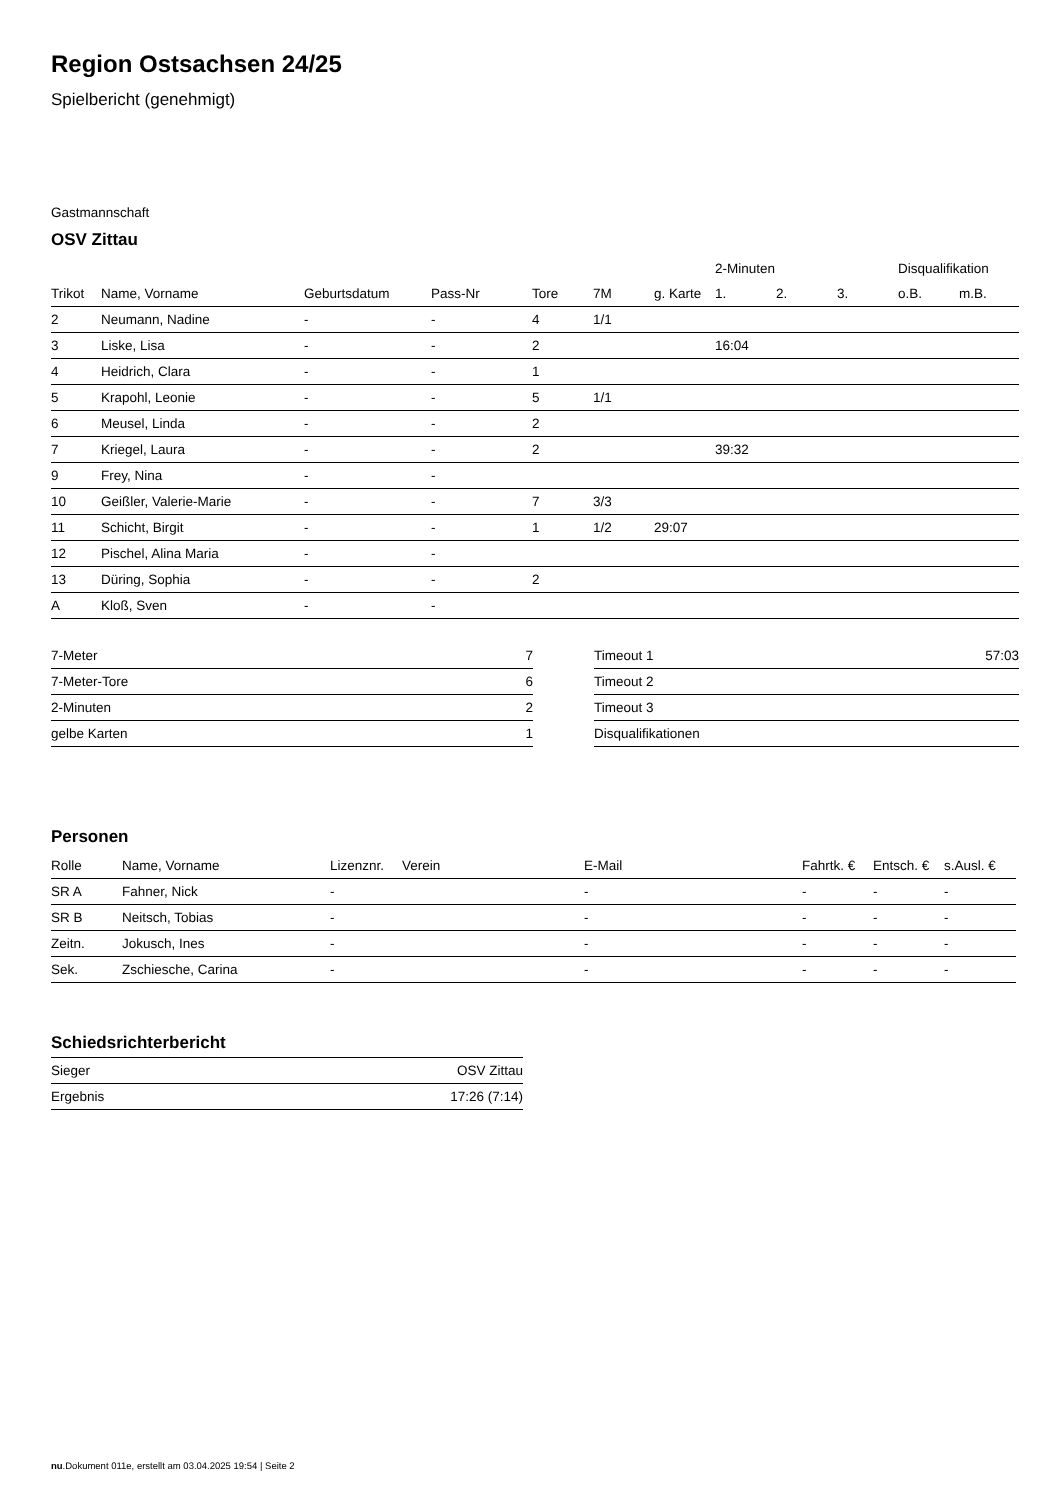Region Ostsachsen 24/25
Spielbericht (genehmigt)
Gastmannschaft
OSV Zittau
| | | | | | | | 2-Minuten | | | Disqualifikation | |
| --- | --- | --- | --- | --- | --- | --- | --- | --- | --- | --- | --- |
| Trikot | Name, Vorname | Geburtsdatum | Pass-Nr | Tore | 7M | g. Karte | 1. | 2. | 3. | o.B. | m.B. |
| 2 | Neumann, Nadine | - | - | 4 | 1/1 | | | | | | |
| 3 | Liske, Lisa | - | - | 2 | | | 16:04 | | | | |
| 4 | Heidrich, Clara | - | - | 1 | | | | | | | |
| 5 | Krapohl, Leonie | - | - | 5 | 1/1 | | | | | | |
| 6 | Meusel, Linda | - | - | 2 | | | | | | | |
| 7 | Kriegel, Laura | - | - | 2 | | | 39:32 | | | | |
| 9 | Frey, Nina | - | - | | | | | | | | |
| 10 | Geißler, Valerie-Marie | - | - | 7 | 3/3 | | | | | | |
| 11 | Schicht, Birgit | - | - | 1 | 1/2 | 29:07 | | | | | |
| 12 | Pischel, Alina Maria | - | - | | | | | | | | |
| 13 | Düring, Sophia | - | - | 2 | | | | | | | |
| A | Kloß, Sven | - | - | | | | | | | | |
| 7-Meter | 7 |
| 7-Meter-Tore | 6 |
| 2-Minuten | 2 |
| gelbe Karten | 1 |
| Timeout 1 | 57:03 |
| Timeout 2 | |
| Timeout 3 | |
| Disqualifikationen | |
Personen
| Rolle | Name, Vorname | Lizenznr. | Verein | E-Mail | Fahrtk. € | Entsch. € | s.Ausl. € |
| --- | --- | --- | --- | --- | --- | --- | --- |
| SR A | Fahner, Nick | - | | - | - | - | - |
| SR B | Neitsch, Tobias | - | | - | - | - | - |
| Zeitn. | Jokusch, Ines | - | | - | - | - | - |
| Sek. | Zschiesche, Carina | - | | - | - | - | - |
Schiedsrichterbericht
| Sieger | OSV Zittau |
| Ergebnis | 17:26 (7:14) |
nu.Dokument 011e, erstellt am 03.04.2025 19:54 | Seite 2